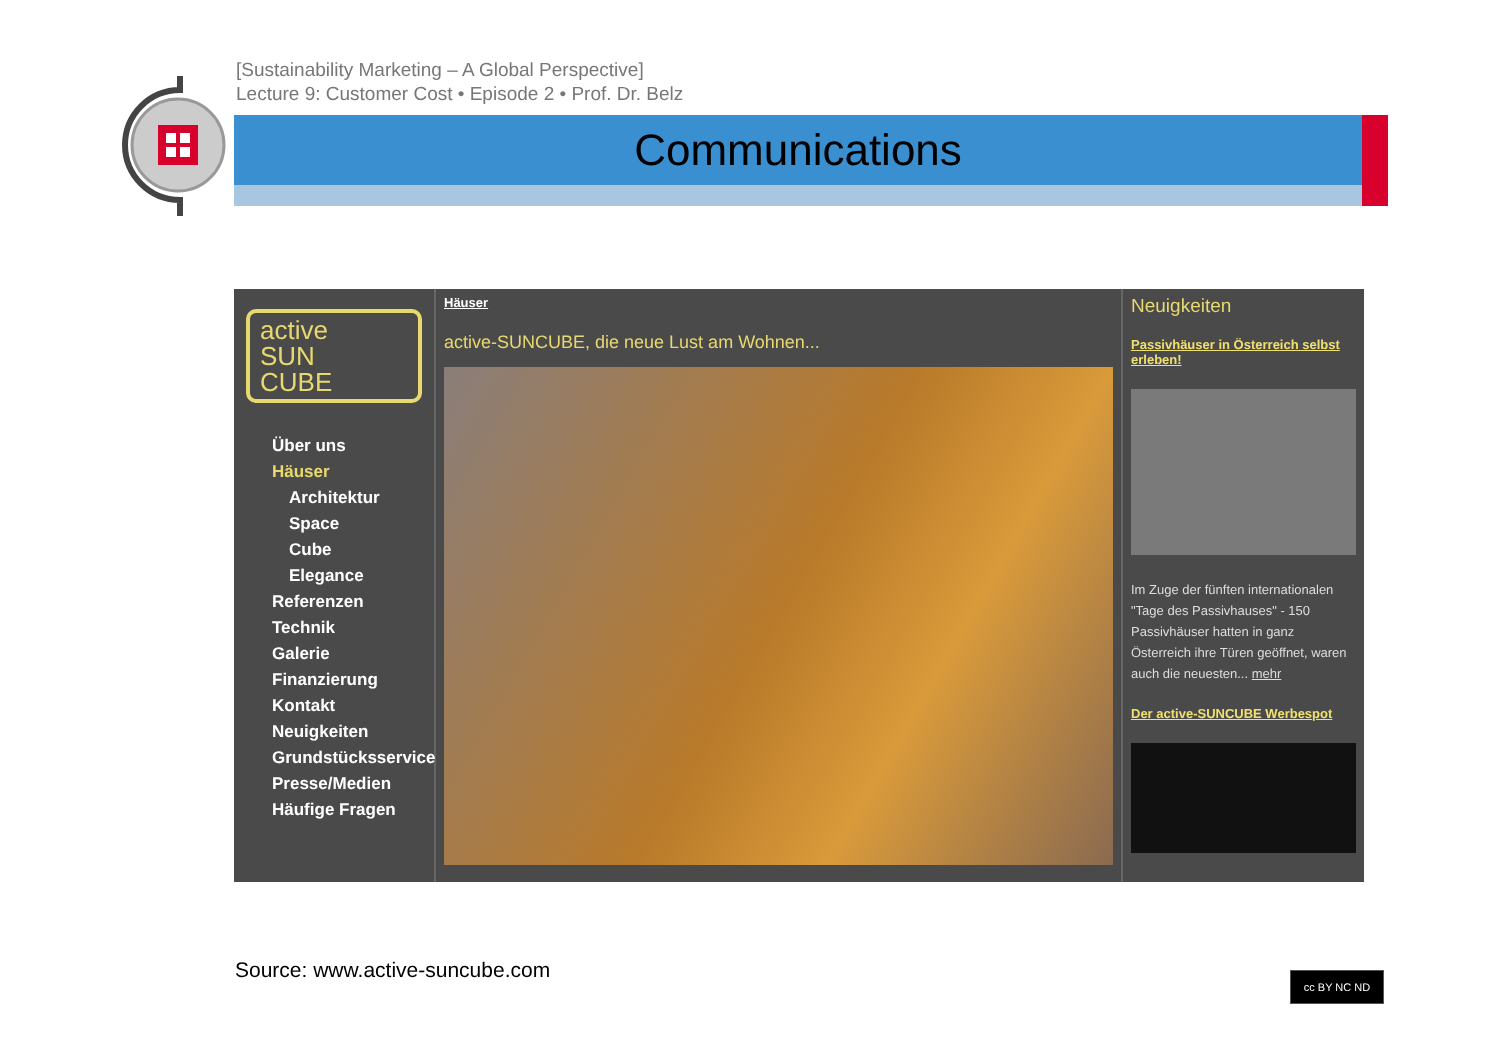[Sustainability Marketing – A Global Perspective]
Lecture 9: Customer Cost • Episode 2 • Prof. Dr. Belz
Communications
active
SUN
CUBE
Über uns
Häuser
Architektur
Space
Cube
Elegance
Referenzen
Technik
Galerie
Finanzierung
Kontakt
Neuigkeiten
Grundstücksservice
Presse/Medien
Häufige Fragen
Häuser
active-SUNCUBE, die neue Lust am Wohnen...
Neuigkeiten
Passivhäuser in Österreich selbst erleben!
Im Zuge der fünften internationalen "Tage des Passivhauses" - 150 Passivhäuser hatten in ganz Österreich ihre Türen geöffnet, waren auch die neuesten... mehr
Der active-SUNCUBE Werbespot
Source: www.active-suncube.com cc BY NC ND